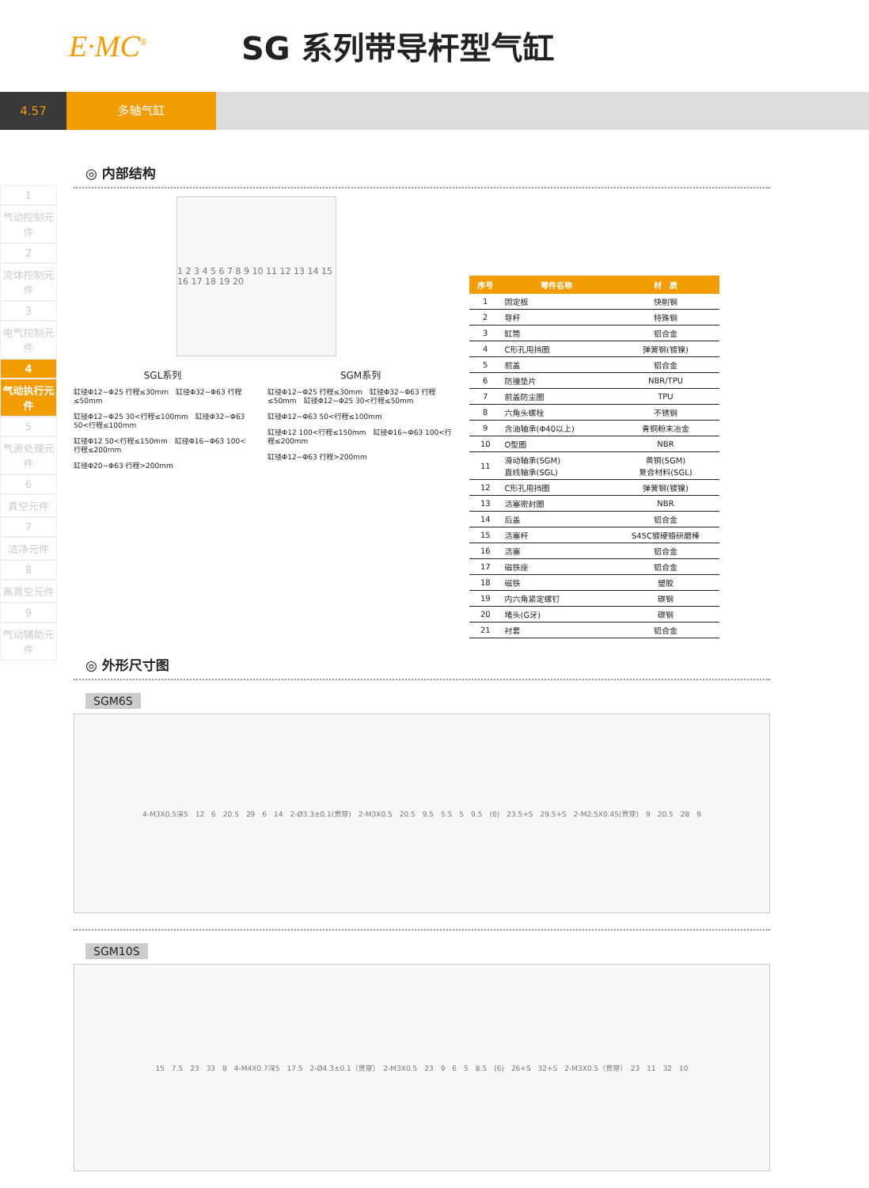E·MC<sup>®</sup>
SG 系列带导杆型气缸
4.57 多轴气缸
1
气动控制元件
2
流体控制元件
3
电气控制元件
4
气动执行元件
5
气源处理元件
6
真空元件
7
洁净元件
8
高真空元件
9
气动辅助元件
◎ 内部结构
1 2 3 4 5 6 7 8 9 10 11 12 13 14 15 16 17 18 19 20
SGL系列
缸径Φ12~Φ25 行程≤30mm　缸径Φ32~Φ63 行程≤50mm
缸径Φ12~Φ25 30<行程≤100mm　缸径Φ32~Φ63 50<行程≤100mm
缸径Φ12 50<行程≤150mm　缸径Φ16~Φ63 100<行程≤200mm
缸径Φ20~Φ63 行程>200mm
SGM系列
缸径Φ12~Φ25 行程≤30mm　缸径Φ32~Φ63 行程≤50mm　缸径Φ12~Φ25 30<行程≤50mm
缸径Φ12~Φ63 50<行程≤100mm
缸径Φ12 100<行程≤150mm　缸径Φ16~Φ63 100<行程≤200mm
缸径Φ12~Φ63 行程>200mm
| 序号 | 零件名称 | 材 质 |
| --- | --- | --- |
| 1 | 固定板 | 快削钢 |
| 2 | 导杆 | 特殊钢 |
| 3 | 缸筒 | 铝合金 |
| 4 | C形孔用挡圈 | 弹簧钢(镀镍) |
| 5 | 前盖 | 铝合金 |
| 6 | 防撞垫片 | NBR/TPU |
| 7 | 前盖防尘圈 | TPU |
| 8 | 六角头螺栓 | 不锈钢 |
| 9 | 含油轴承(Φ40以上) | 青铜粉末冶金 |
| 10 | O型圈 | NBR |
| 11 | 滑动轴承(SGM) 直线轴承(SGL) | 黄铜(SGM) 复合材料(SGL) |
| 12 | C形孔用挡圈 | 弹簧钢(镀镍) |
| 13 | 活塞密封圈 | NBR |
| 14 | 后盖 | 铝合金 |
| 15 | 活塞杆 | S45C镀硬铬研磨棒 |
| 16 | 活塞 | 铝合金 |
| 17 | 磁铁座 | 铝合金 |
| 18 | 磁铁 | 塑胶 |
| 19 | 内六角紧定螺钉 | 碳钢 |
| 20 | 堵头(G牙) | 碳钢 |
| 21 | 衬套 | 铝合金 |
◎ 外形尺寸图
SGM6S
4-M3X0.5深5　12　6　20.5　29　6　14　2-Ø3.3±0.1(贯穿)　2-M3X0.5　20.5　9.5　5.5　5　9.5　(6)　23.5+S　29.5+S　2-M2.5X0.45(贯穿)　9　20.5　28　9
SGM10S
15　7.5　23　33　8　4-M4X0.7深5　17.5　2-Ø4.3±0.1（贯穿）　2-M3X0.5　23　9　6　5　8.5　(6)　26+S　32+S　2-M3X0.5（贯穿）　23　11　32　10